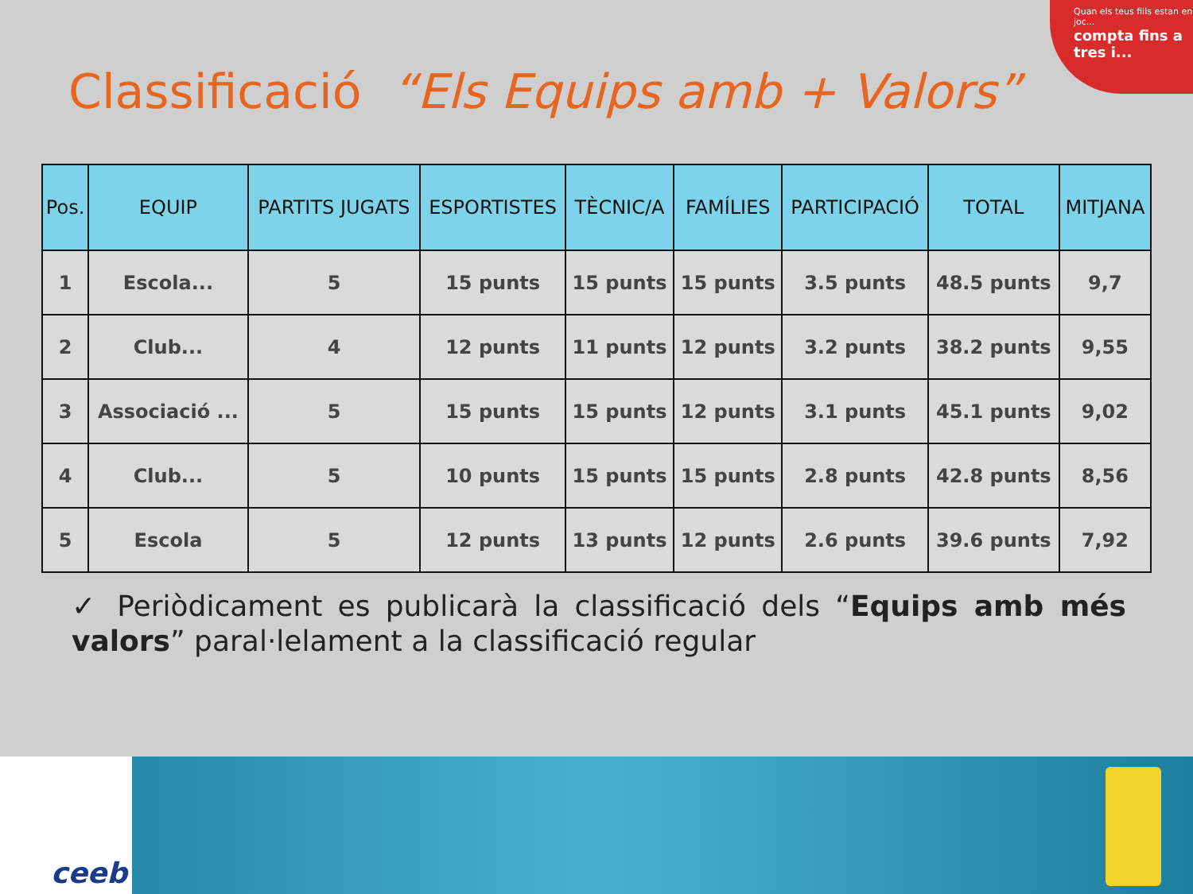Quan els teus fills estan en joc...
compta fins a tres i...
Classificació “Els Equips amb + Valors”
| Pos. | EQUIP | PARTITS JUGATS | ESPORTISTES | TÈCNIC/A | FAMÍLIES | PARTICIPACIÓ | TOTAL | MITJANA |
| --- | --- | --- | --- | --- | --- | --- | --- | --- |
| 1 | Escola... | 5 | 15 punts | 15 punts | 15 punts | 3.5 punts | 48.5 punts | 9,7 |
| 2 | Club... | 4 | 12 punts | 11 punts | 12 punts | 3.2 punts | 38.2 punts | 9,55 |
| 3 | Associació ... | 5 | 15 punts | 15 punts | 12 punts | 3.1 punts | 45.1 punts | 9,02 |
| 4 | Club... | 5 | 10 punts | 15 punts | 15 punts | 2.8 punts | 42.8 punts | 8,56 |
| 5 | Escola | 5 | 12 punts | 13 punts | 12 punts | 2.6 punts | 39.6 punts | 7,92 |
✓ Periòdicament es publicarà la classificació dels “Equips amb més valors” paral·lelament a la classificació regular
ceeb